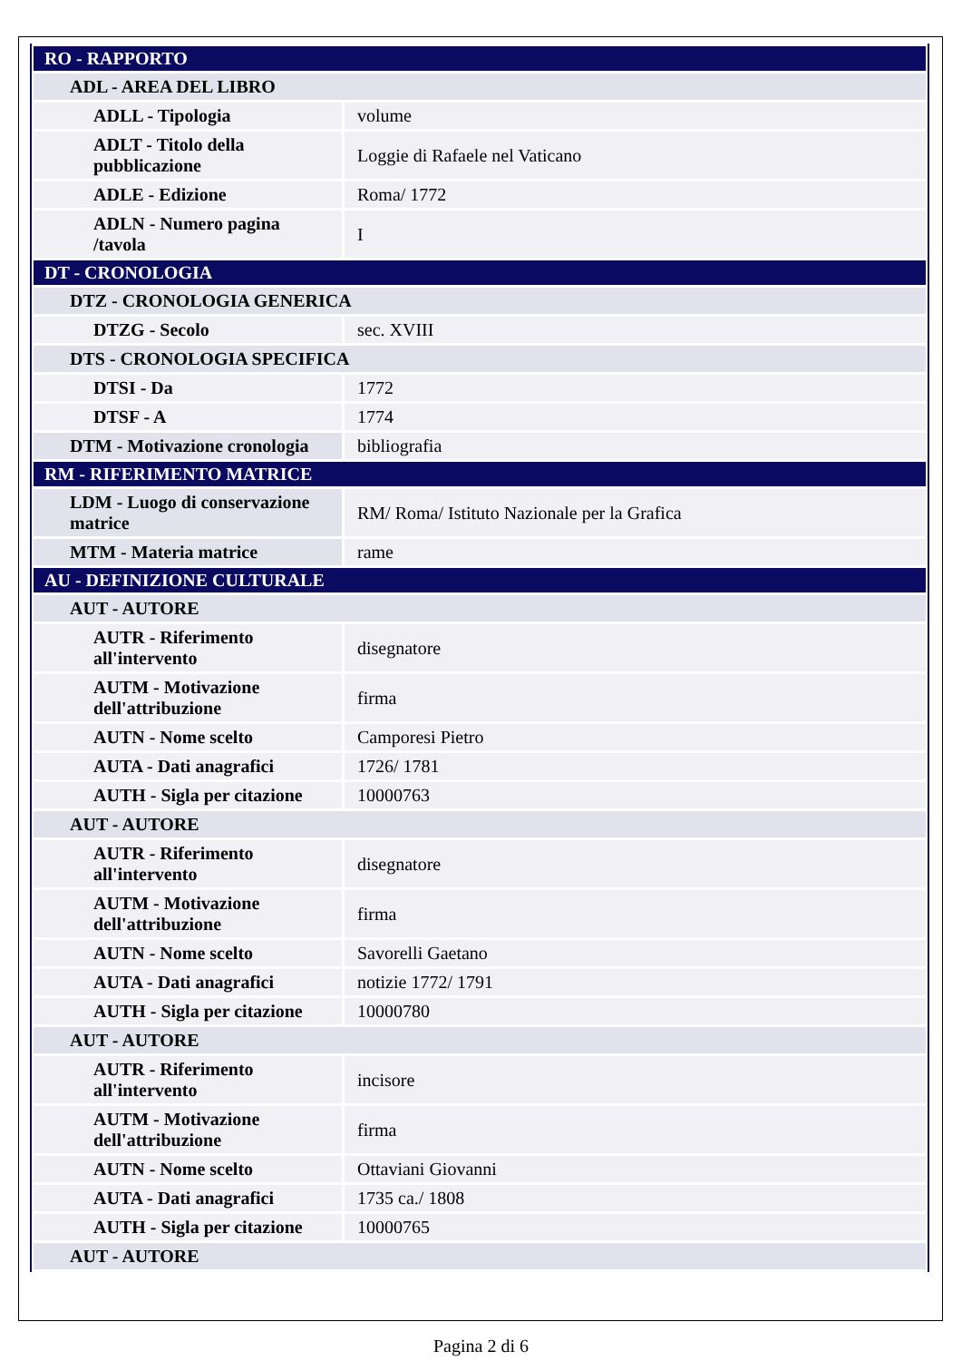| RO - RAPPORTO | |
| ADL - AREA DEL LIBRO | |
| ADLL - Tipologia | volume |
| ADLT - Titolo della pubblicazione | Loggie di Rafaele nel Vaticano |
| ADLE - Edizione | Roma/ 1772 |
| ADLN - Numero pagina /tavola | I |
| DT - CRONOLOGIA | |
| DTZ - CRONOLOGIA GENERICA | |
| DTZG - Secolo | sec. XVIII |
| DTS - CRONOLOGIA SPECIFICA | |
| DTSI - Da | 1772 |
| DTSF - A | 1774 |
| DTM - Motivazione cronologia | bibliografia |
| RM - RIFERIMENTO MATRICE | |
| LDM - Luogo di conservazione matrice | RM/ Roma/ Istituto Nazionale per la Grafica |
| MTM - Materia matrice | rame |
| AU - DEFINIZIONE CULTURALE | |
| AUT - AUTORE | |
| AUTR - Riferimento all'intervento | disegnatore |
| AUTM - Motivazione dell'attribuzione | firma |
| AUTN - Nome scelto | Camporesi Pietro |
| AUTA - Dati anagrafici | 1726/ 1781 |
| AUTH - Sigla per citazione | 10000763 |
| AUT - AUTORE | |
| AUTR - Riferimento all'intervento | disegnatore |
| AUTM - Motivazione dell'attribuzione | firma |
| AUTN - Nome scelto | Savorelli Gaetano |
| AUTA - Dati anagrafici | notizie 1772/ 1791 |
| AUTH - Sigla per citazione | 10000780 |
| AUT - AUTORE | |
| AUTR - Riferimento all'intervento | incisore |
| AUTM - Motivazione dell'attribuzione | firma |
| AUTN - Nome scelto | Ottaviani Giovanni |
| AUTA - Dati anagrafici | 1735 ca./ 1808 |
| AUTH - Sigla per citazione | 10000765 |
| AUT - AUTORE | |
Pagina 2 di 6